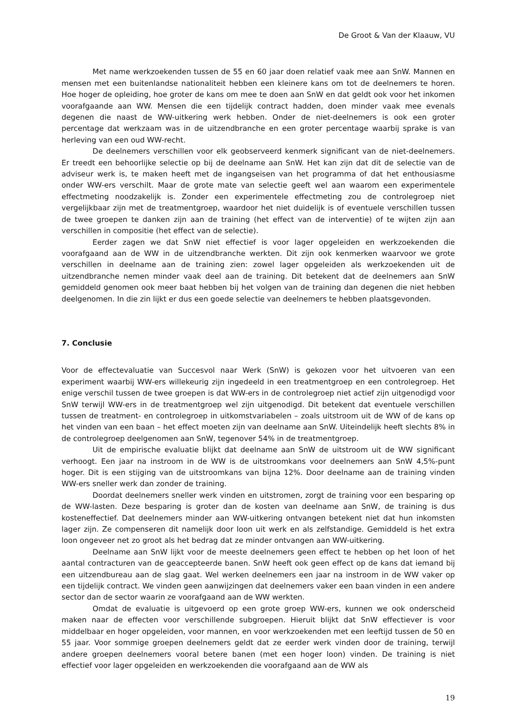De Groot & Van der Klaauw, VU
Met name werkzoekenden tussen de 55 en 60 jaar doen relatief vaak mee aan SnW. Mannen en mensen met een buitenlandse nationaliteit hebben een kleinere kans om tot de deelnemers te horen. Hoe hoger de opleiding, hoe groter de kans om mee te doen aan SnW en dat geldt ook voor het inkomen voorafgaande aan WW. Mensen die een tijdelijk contract hadden, doen minder vaak mee evenals degenen die naast de WW-uitkering werk hebben. Onder de niet-deelnemers is ook een groter percentage dat werkzaam was in de uitzendbranche en een groter percentage waarbij sprake is van herleving van een oud WW-recht.
De deelnemers verschillen voor elk geobserveerd kenmerk significant van de niet-deelnemers. Er treedt een behoorlijke selectie op bij de deelname aan SnW. Het kan zijn dat dit de selectie van de adviseur werk is, te maken heeft met de ingangseisen van het programma of dat het enthousiasme onder WW-ers verschilt. Maar de grote mate van selectie geeft wel aan waarom een experimentele effectmeting noodzakelijk is. Zonder een experimentele effectmeting zou de controlegroep niet vergelijkbaar zijn met de treatmentgroep, waardoor het niet duidelijk is of eventuele verschillen tussen de twee groepen te danken zijn aan de training (het effect van de interventie) of te wijten zijn aan verschillen in compositie (het effect van de selectie).
Eerder zagen we dat SnW niet effectief is voor lager opgeleiden en werkzoekenden die voorafgaand aan de WW in de uitzendbranche werkten. Dit zijn ook kenmerken waarvoor we grote verschillen in deelname aan de training zien: zowel lager opgeleiden als werkzoekenden uit de uitzendbranche nemen minder vaak deel aan de training. Dit betekent dat de deelnemers aan SnW gemiddeld genomen ook meer baat hebben bij het volgen van de training dan degenen die niet hebben deelgenomen. In die zin lijkt er dus een goede selectie van deelnemers te hebben plaatsgevonden.
7. Conclusie
Voor de effectevaluatie van Succesvol naar Werk (SnW) is gekozen voor het uitvoeren van een experiment waarbij WW-ers willekeurig zijn ingedeeld in een treatmentgroep en een controlegroep. Het enige verschil tussen de twee groepen is dat WW-ers in de controlegroep niet actief zijn uitgenodigd voor SnW terwijl WW-ers in de treatmentgroep wel zijn uitgenodigd. Dit betekent dat eventuele verschillen tussen de treatment- en controlegroep in uitkomstvariabelen – zoals uitstroom uit de WW of de kans op het vinden van een baan – het effect moeten zijn van deelname aan SnW. Uiteindelijk heeft slechts 8% in de controlegroep deelgenomen aan SnW, tegenover 54% in de treatmentgroep.
Uit de empirische evaluatie blijkt dat deelname aan SnW de uitstroom uit de WW significant verhoogt. Een jaar na instroom in de WW is de uitstroomkans voor deelnemers aan SnW 4,5%-punt hoger. Dit is een stijging van de uitstroomkans van bijna 12%. Door deelname aan de training vinden WW-ers sneller werk dan zonder de training.
Doordat deelnemers sneller werk vinden en uitstromen, zorgt de training voor een besparing op de WW-lasten. Deze besparing is groter dan de kosten van deelname aan SnW, de training is dus kosteneffectief. Dat deelnemers minder aan WW-uitkering ontvangen betekent niet dat hun inkomsten lager zijn. Ze compenseren dit namelijk door loon uit werk en als zelfstandige. Gemiddeld is het extra loon ongeveer net zo groot als het bedrag dat ze minder ontvangen aan WW-uitkering.
Deelname aan SnW lijkt voor de meeste deelnemers geen effect te hebben op het loon of het aantal contracturen van de geaccepteerde banen. SnW heeft ook geen effect op de kans dat iemand bij een uitzendbureau aan de slag gaat. Wel werken deelnemers een jaar na instroom in de WW vaker op een tijdelijk contract. We vinden geen aanwijzingen dat deelnemers vaker een baan vinden in een andere sector dan de sector waarin ze voorafgaand aan de WW werkten.
Omdat de evaluatie is uitgevoerd op een grote groep WW-ers, kunnen we ook onderscheid maken naar de effecten voor verschillende subgroepen. Hieruit blijkt dat SnW effectiever is voor middelbaar en hoger opgeleiden, voor mannen, en voor werkzoekenden met een leeftijd tussen de 50 en 55 jaar. Voor sommige groepen deelnemers geldt dat ze eerder werk vinden door de training, terwijl andere groepen deelnemers vooral betere banen (met een hoger loon) vinden. De training is niet effectief voor lager opgeleiden en werkzoekenden die voorafgaand aan de WW als
19